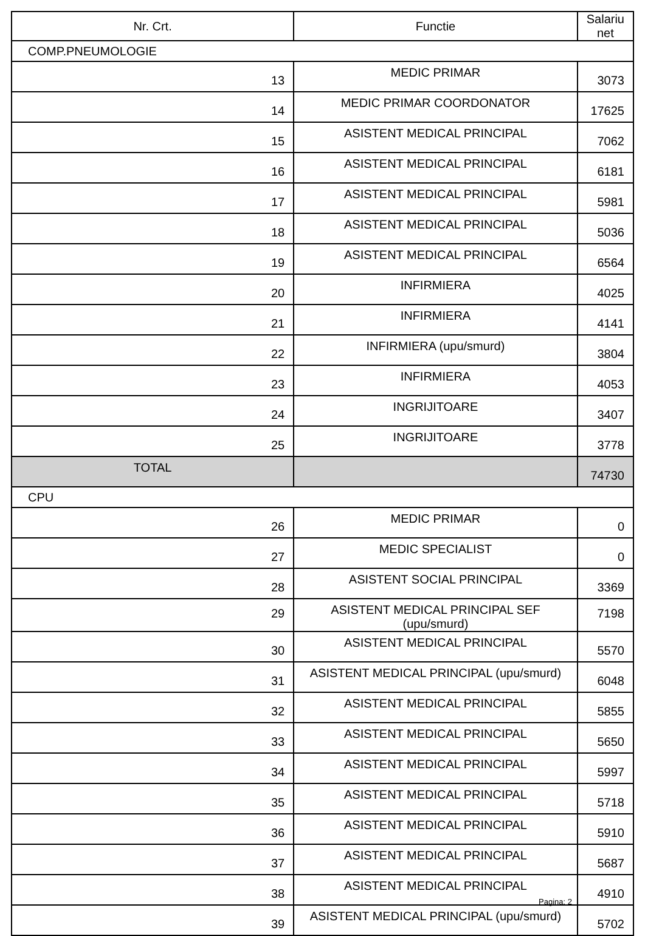| Nr. Crt. | Functie | Salariu net |
| --- | --- | --- |
| COMP.PNEUMOLOGIE | | |
| 13 | MEDIC PRIMAR | 3073 |
| 14 | MEDIC PRIMAR COORDONATOR | 17625 |
| 15 | ASISTENT MEDICAL PRINCIPAL | 7062 |
| 16 | ASISTENT MEDICAL PRINCIPAL | 6181 |
| 17 | ASISTENT MEDICAL PRINCIPAL | 5981 |
| 18 | ASISTENT MEDICAL PRINCIPAL | 5036 |
| 19 | ASISTENT MEDICAL PRINCIPAL | 6564 |
| 20 | INFIRMIERA | 4025 |
| 21 | INFIRMIERA | 4141 |
| 22 | INFIRMIERA (upu/smurd) | 3804 |
| 23 | INFIRMIERA | 4053 |
| 24 | INGRIJITOARE | 3407 |
| 25 | INGRIJITOARE | 3778 |
| TOTAL | | 74730 |
| CPU | | |
| 26 | MEDIC PRIMAR | 0 |
| 27 | MEDIC SPECIALIST | 0 |
| 28 | ASISTENT SOCIAL PRINCIPAL | 3369 |
| 29 | ASISTENT MEDICAL PRINCIPAL SEF (upu/smurd) | 7198 |
| 30 | ASISTENT MEDICAL PRINCIPAL | 5570 |
| 31 | ASISTENT MEDICAL PRINCIPAL (upu/smurd) | 6048 |
| 32 | ASISTENT MEDICAL PRINCIPAL | 5855 |
| 33 | ASISTENT MEDICAL PRINCIPAL | 5650 |
| 34 | ASISTENT MEDICAL PRINCIPAL | 5997 |
| 35 | ASISTENT MEDICAL PRINCIPAL | 5718 |
| 36 | ASISTENT MEDICAL PRINCIPAL | 5910 |
| 37 | ASISTENT MEDICAL PRINCIPAL | 5687 |
| 38 | ASISTENT MEDICAL PRINCIPAL | 4910 |
| 39 | ASISTENT MEDICAL PRINCIPAL (upu/smurd) | 5702 |
Pagina: 2